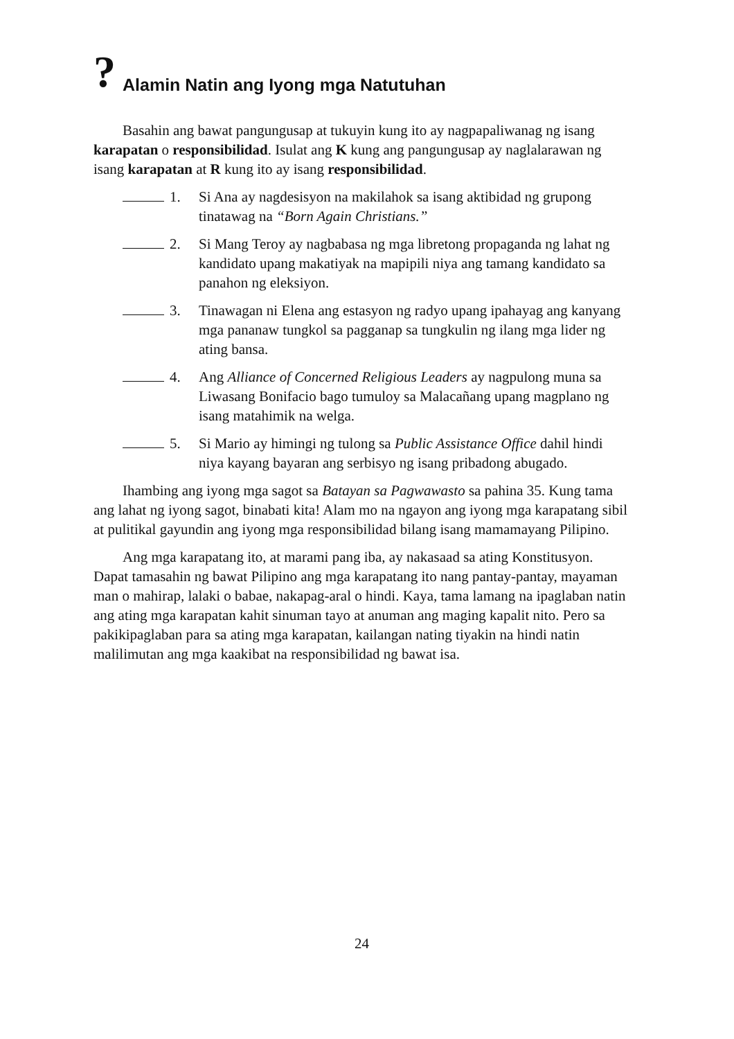? Alamin Natin ang Iyong mga Natutuhan
Basahin ang bawat pangungusap at tukuyin kung ito ay nagpapaliwanag ng isang karapatan o responsibilidad. Isulat ang K kung ang pangungusap ay naglalarawan ng isang karapatan at R kung ito ay isang responsibilidad.
1. Si Ana ay nagdesisyon na makilahok sa isang aktibidad ng grupong tinatawag na “Born Again Christians.”
2. Si Mang Teroy ay nagbabasa ng mga libretong propaganda ng lahat ng kandidato upang makatiyak na mapipili niya ang tamang kandidato sa panahon ng eleksiyon.
3. Tinawagan ni Elena ang estasyon ng radyo upang ipahayag ang kanyang mga pananaw tungkol sa pagganap sa tungkulin ng ilang mga lider ng ating bansa.
4. Ang Alliance of Concerned Religious Leaders ay nagpulong muna sa Liwasang Bonifacio bago tumuloy sa Malacañang upang magplano ng isang matahimik na welga.
5. Si Mario ay himingi ng tulong sa Public Assistance Office dahil hindi niya kayang bayaran ang serbisyo ng isang pribadong abugado.
Ihambing ang iyong mga sagot sa Batayan sa Pagwawasto sa pahina 35. Kung tama ang lahat ng iyong sagot, binabati kita! Alam mo na ngayon ang iyong mga karapatang sibil at pulitikal gayundin ang iyong mga responsibilidad bilang isang mamamayang Pilipino.
Ang mga karapatang ito, at marami pang iba, ay nakasaad sa ating Konstitusyon. Dapat tamasahin ng bawat Pilipino ang mga karapatang ito nang pantay-pantay, mayaman man o mahirap, lalaki o babae, nakapag-aral o hindi. Kaya, tama lamang na ipaglaban natin ang ating mga karapatan kahit sinuman tayo at anuman ang maging kapalit nito. Pero sa pakikipaglaban para sa ating mga karapatan, kailangan nating tiyakin na hindi natin malilimutan ang mga kaakibat na responsibilidad ng bawat isa.
24